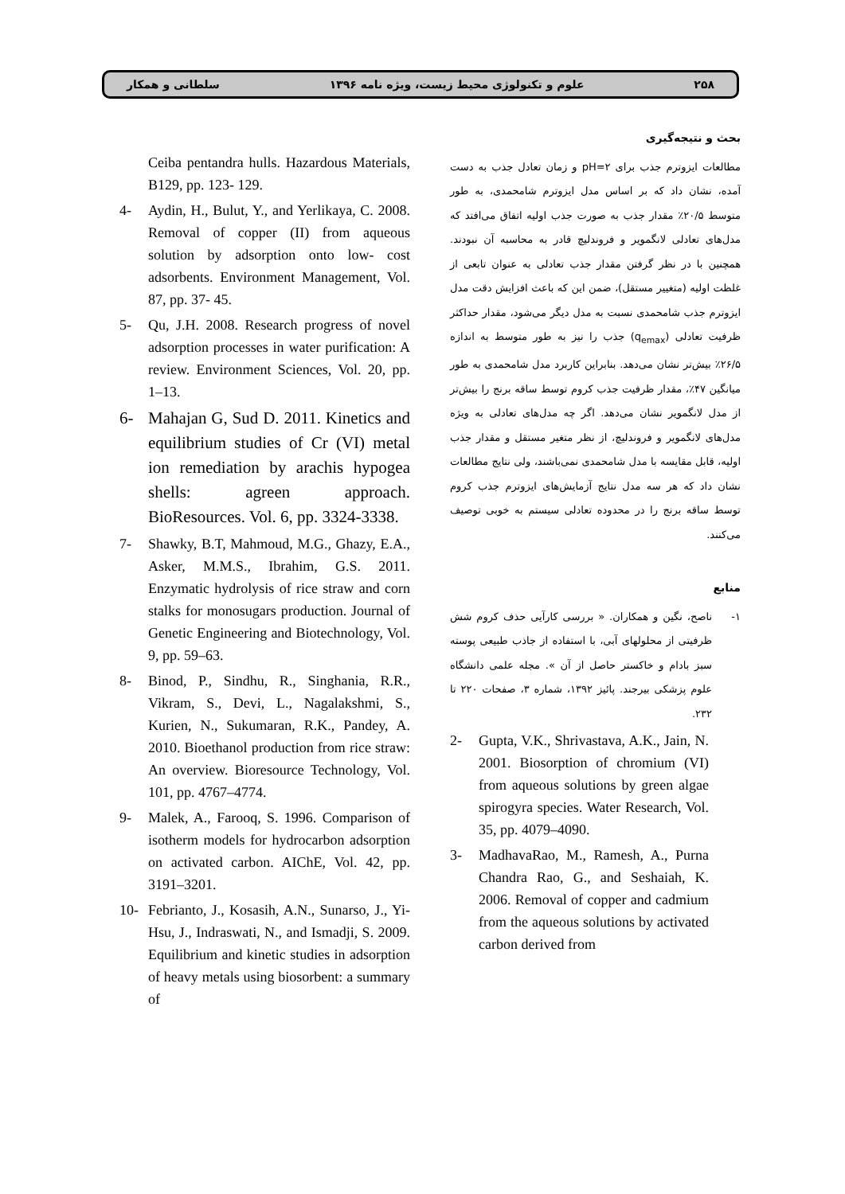۲۵۸ علوم و تکنولوژی محیط زیست، ویژه نامه ۱۳۹۶ سلطانی و همکار
بحث و نتیجه‌گیری
مطالعات ایزوترم جذب برای pH=۲ و زمان تعادل جذب به دست آمده، نشان داد که بر اساس مدل ایزوترم شامحمدی، به طور متوسط ۲۰/۵٪ مقدار جذب به صورت جذب اولیه اتفاق می‌افتد که مدل‌های تعادلی لانگمویر و فروندلیچ قادر به محاسبه آن نبودند. همچنین با در نظر گرفتن مقدار جذب تعادلی به عنوان تابعی از غلظت اولیه (متغییر مستقل)، ضمن این که باعث افزایش دقت مدل ایزوترم جذب شامحمدی نسبت به مدل دیگر می‌شود، مقدار حداکثر ظرفیت تعادلی (q<sub>emax</sub>) جذب را نیز به طور متوسط به اندازه ۲۶/۵٪ بیش‌تر نشان می‌دهد. بنابراین کاربرد مدل شامحمدی به طور میانگین ۴۷٪، مقدار ظرفیت جذب کروم توسط ساقه برنج را بیش‌تر از مدل لانگمویر نشان می‌دهد. اگر چه مدل‌های تعادلی به ویژه مدل‌های لانگمویر و فروندلیچ، از نظر متغیر مستقل و مقدار جذب اولیه، قابل مقایسه با مدل شامحمدی نمی‌باشند، ولی نتایج مطالعات نشان داد که هر سه مدل نتایج آزمایش‌های ایزوترم جذب کروم توسط ساقه برنج را در محدوده تعادلی سیستم به خوبی توصیف می‌کنند.
منابع
۱- ناصح، نگین و همکاران. « بررسی کارآیی حذف کروم شش ظرفیتی از محلولهای آبی، با استفاده از جاذب طبیعی پوسته سبز بادام و خاکستر حاصل از آن ». مجله علمی دانشگاه علوم پزشکی بیرجند. پائیز ۱۳۹۲، شماره ۳، صفحات ۲۲۰ تا ۲۳۲.
2- Gupta, V.K., Shrivastava, A.K., Jain, N. 2001. Biosorption of chromium (VI) from aqueous solutions by green algae spirogyra species. Water Research, Vol. 35, pp. 4079–4090.
3- MadhavaRao, M., Ramesh, A., Purna Chandra Rao, G., and Seshaiah, K. 2006. Removal of copper and cadmium from the aqueous solutions by activated carbon derived from
Ceiba pentandra hulls. Hazardous Materials, B129, pp. 123- 129.
4- Aydin, H., Bulut, Y., and Yerlikaya, C. 2008. Removal of copper (II) from aqueous solution by adsorption onto low- cost adsorbents. Environment Management, Vol. 87, pp. 37- 45.
5- Qu, J.H. 2008. Research progress of novel adsorption processes in water purification: A review. Environment Sciences, Vol. 20, pp. 1–13.
6- Mahajan G, Sud D. 2011. Kinetics and equilibrium studies of Cr (VI) metal ion remediation by arachis hypogea shells: agreen approach. BioResources. Vol. 6, pp. 3324-3338.
7- Shawky, B.T, Mahmoud, M.G., Ghazy, E.A., Asker, M.M.S., Ibrahim, G.S. 2011. Enzymatic hydrolysis of rice straw and corn stalks for monosugars production. Journal of Genetic Engineering and Biotechnology, Vol. 9, pp. 59–63.
8- Binod, P., Sindhu, R., Singhania, R.R., Vikram, S., Devi, L., Nagalakshmi, S., Kurien, N., Sukumaran, R.K., Pandey, A. 2010. Bioethanol production from rice straw: An overview. Bioresource Technology, Vol. 101, pp. 4767–4774.
9- Malek, A., Farooq, S. 1996. Comparison of isotherm models for hydrocarbon adsorption on activated carbon. AIChE, Vol. 42, pp. 3191–3201.
10- Febrianto, J., Kosasih, A.N., Sunarso, J., Yi-Hsu, J., Indraswati, N., and Ismadji, S. 2009. Equilibrium and kinetic studies in adsorption of heavy metals using biosorbent: a summary of